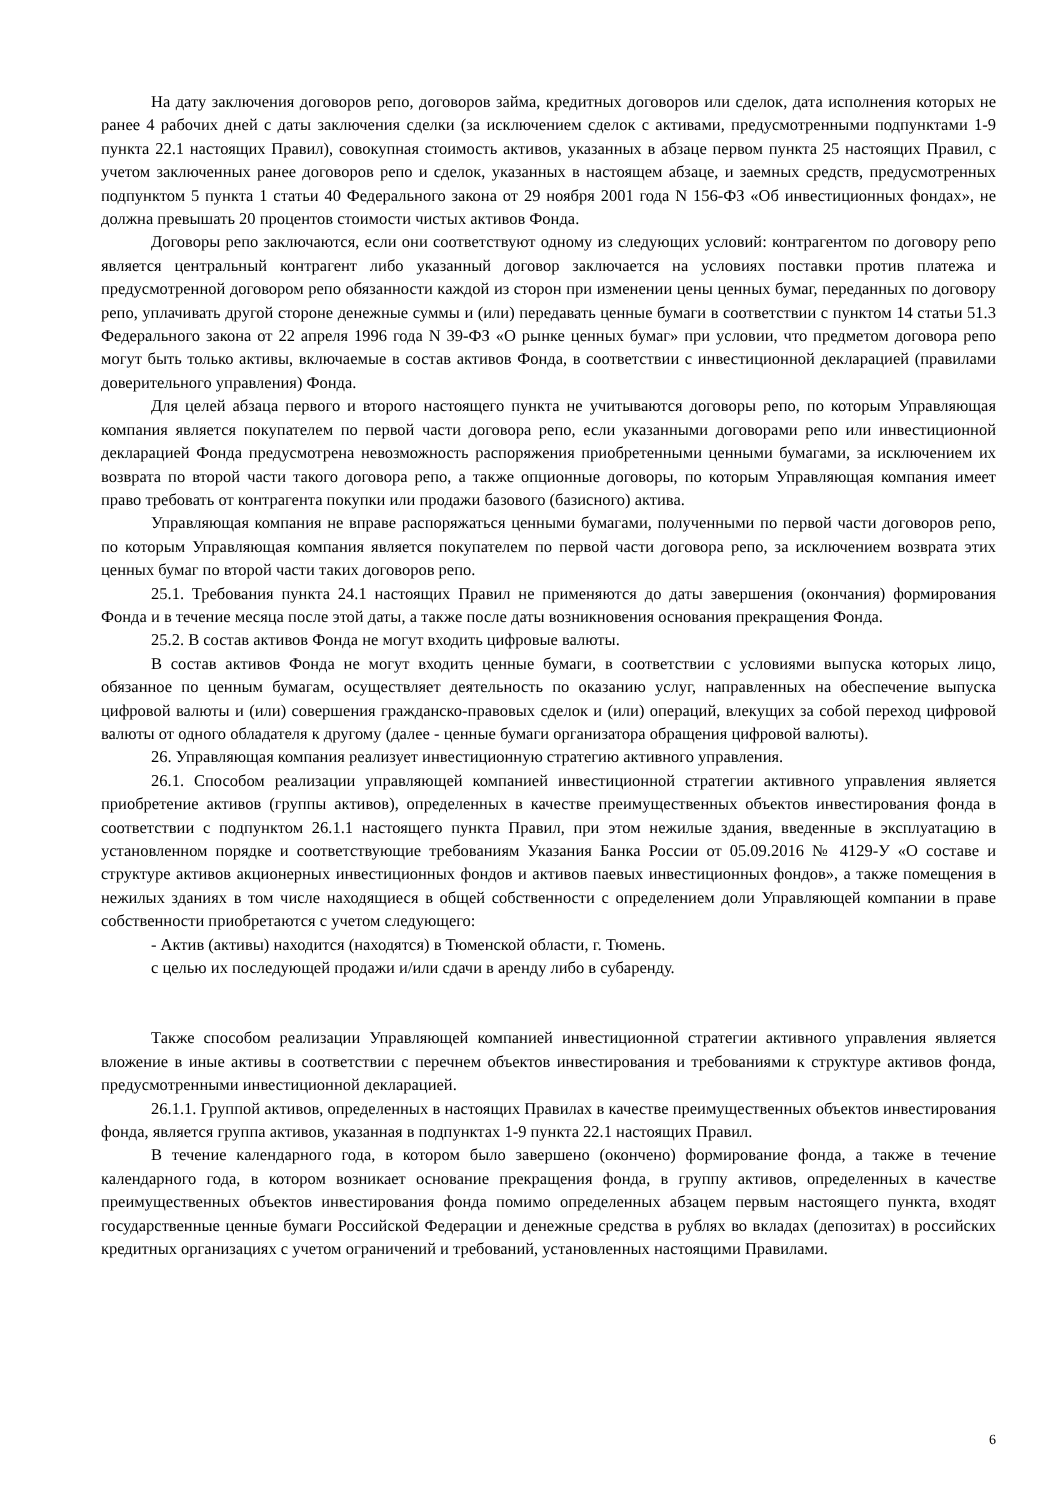На дату заключения договоров репо, договоров займа, кредитных договоров или сделок, дата исполнения которых не ранее 4 рабочих дней с даты заключения сделки (за исключением сделок с активами, предусмотренными подпунктами 1-9 пункта 22.1 настоящих Правил), совокупная стоимость активов, указанных в абзаце первом пункта 25 настоящих Правил, с учетом заключенных ранее договоров репо и сделок, указанных в настоящем абзаце, и заемных средств, предусмотренных подпунктом 5 пункта 1 статьи 40 Федерального закона от 29 ноября 2001 года N 156-ФЗ «Об инвестиционных фондах», не должна превышать 20 процентов стоимости чистых активов Фонда.
Договоры репо заключаются, если они соответствуют одному из следующих условий: контрагентом по договору репо является центральный контрагент либо указанный договор заключается на условиях поставки против платежа и предусмотренной договором репо обязанности каждой из сторон при изменении цены ценных бумаг, переданных по договору репо, уплачивать другой стороне денежные суммы и (или) передавать ценные бумаги в соответствии с пунктом 14 статьи 51.3 Федерального закона от 22 апреля 1996 года N 39-ФЗ «О рынке ценных бумаг» при условии, что предметом договора репо могут быть только активы, включаемые в состав активов Фонда, в соответствии с инвестиционной декларацией (правилами доверительного управления) Фонда.
Для целей абзаца первого и второго настоящего пункта не учитываются договоры репо, по которым Управляющая компания является покупателем по первой части договора репо, если указанными договорами репо или инвестиционной декларацией Фонда предусмотрена невозможность распоряжения приобретенными ценными бумагами, за исключением их возврата по второй части такого договора репо, а также опционные договоры, по которым Управляющая компания имеет право требовать от контрагента покупки или продажи базового (базисного) актива.
Управляющая компания не вправе распоряжаться ценными бумагами, полученными по первой части договоров репо, по которым Управляющая компания является покупателем по первой части договора репо, за исключением возврата этих ценных бумаг по второй части таких договоров репо.
25.1. Требования пункта 24.1 настоящих Правил не применяются до даты завершения (окончания) формирования Фонда и в течение месяца после этой даты, а также после даты возникновения основания прекращения Фонда.
25.2. В состав активов Фонда не могут входить цифровые валюты.
В состав активов Фонда не могут входить ценные бумаги, в соответствии с условиями выпуска которых лицо, обязанное по ценным бумагам, осуществляет деятельность по оказанию услуг, направленных на обеспечение выпуска цифровой валюты и (или) совершения гражданско-правовых сделок и (или) операций, влекущих за собой переход цифровой валюты от одного обладателя к другому (далее - ценные бумаги организатора обращения цифровой валюты).
26. Управляющая компания реализует инвестиционную стратегию активного управления.
26.1. Способом реализации управляющей компанией инвестиционной стратегии активного управления является приобретение активов (группы активов), определенных в качестве преимущественных объектов инвестирования фонда в соответствии с подпунктом 26.1.1 настоящего пункта Правил, при этом нежилые здания, введенные в эксплуатацию в установленном порядке и соответствующие требованиям Указания Банка России от 05.09.2016 № 4129-У «О составе и структуре активов акционерных инвестиционных фондов и активов паевых инвестиционных фондов», а также помещения в нежилых зданиях в том числе находящиеся в общей собственности с определением доли Управляющей компании в праве собственности приобретаются с учетом следующего:
- Актив (активы) находится (находятся) в Тюменской области, г. Тюмень.
с целью их последующей продажи и/или сдачи в аренду либо в субаренду.
Также способом реализации Управляющей компанией инвестиционной стратегии активного управления является вложение в иные активы в соответствии с перечнем объектов инвестирования и требованиями к структуре активов фонда, предусмотренными инвестиционной декларацией.
26.1.1. Группой активов, определенных в настоящих Правилах в качестве преимущественных объектов инвестирования фонда, является группа активов, указанная в подпунктах 1-9 пункта 22.1 настоящих Правил.
В течение календарного года, в котором было завершено (окончено) формирование фонда, а также в течение календарного года, в котором возникает основание прекращения фонда, в группу активов, определенных в качестве преимущественных объектов инвестирования фонда помимо определенных абзацем первым настоящего пункта, входят государственные ценные бумаги Российской Федерации и денежные средства в рублях во вкладах (депозитах) в российских кредитных организациях с учетом ограничений и требований, установленных настоящими Правилами.
6